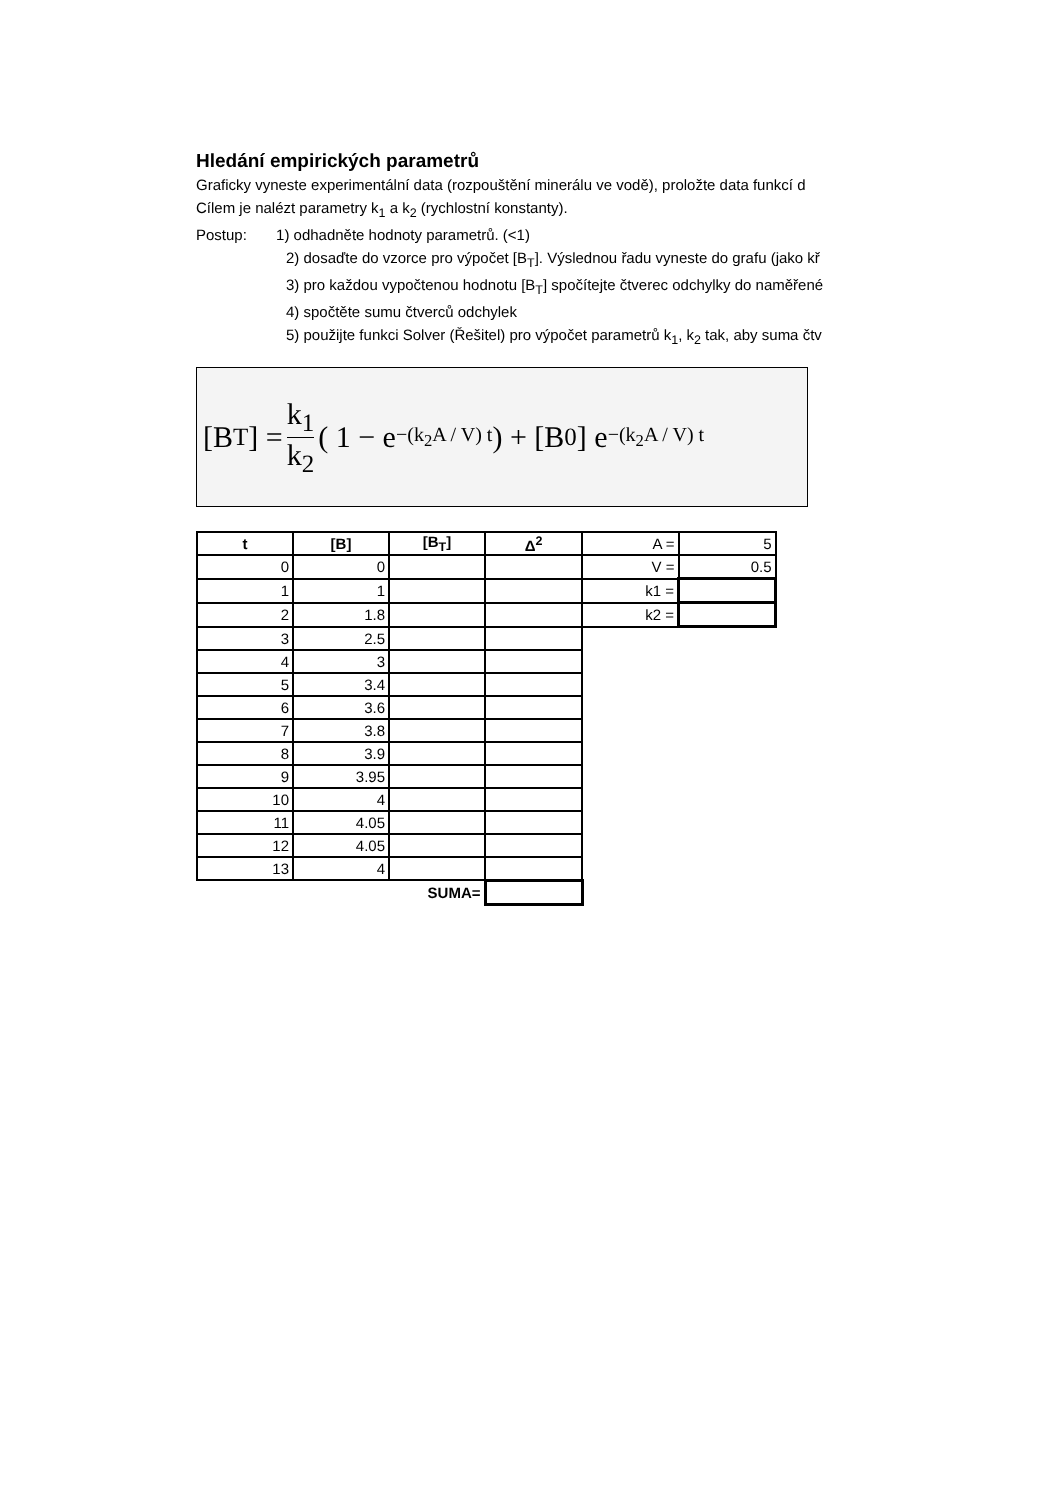Hledání empirických parametrů
Graficky vyneste experimentální data (rozpouštění minerálu ve vodě), proložte data funkcí d
Cílem je nalézt parametry k<sub>1</sub> a k<sub>2</sub> (rychlostní konstanty).
Postup: 1) odhadněte hodnoty parametrů. (<1)
2) dosaďte do vzorce pro výpočet [B<sub>T</sub>]. Výslednou řadu vyneste do grafu (jako kř
3) pro každou vypočtenou hodnotu [B<sub>T</sub>] spočítejte čtverec odchylky do naměřené
4) spočtěte sumu čtverců odchylek
5) použijte funkci Solver (Řešitel) pro výpočet parametrů k<sub>1</sub>, k<sub>2</sub> tak, aby suma čtv
[B<sub>T</sub>] = k<sub>1</sub> k<sub>2</sub> ( 1 − e<sup>−(k<sub>2</sub>A / V) t</sup> ) + [B<sub>0</sub>] e<sup>−(k<sub>2</sub>A / V) t</sup>
| t | [B] | [B<sub>T</sub>] | Δ<sup>2</sup> | A = | 5 |
| 0 | 0 | | | V = | 0.5 |
| 1 | 1 | | | k1 = | |
| 2 | 1.8 | | | k2 = | |
| 3 | 2.5 | | | | |
| 4 | 3 | | | | |
| 5 | 3.4 | | | | |
| 6 | 3.6 | | | | |
| 7 | 3.8 | | | | |
| 8 | 3.9 | | | | |
| 9 | 3.95 | | | | |
| 10 | 4 | | | | |
| 11 | 4.05 | | | | |
| 12 | 4.05 | | | | |
| 13 | 4 | | | | |
| | | SUMA= | | | |